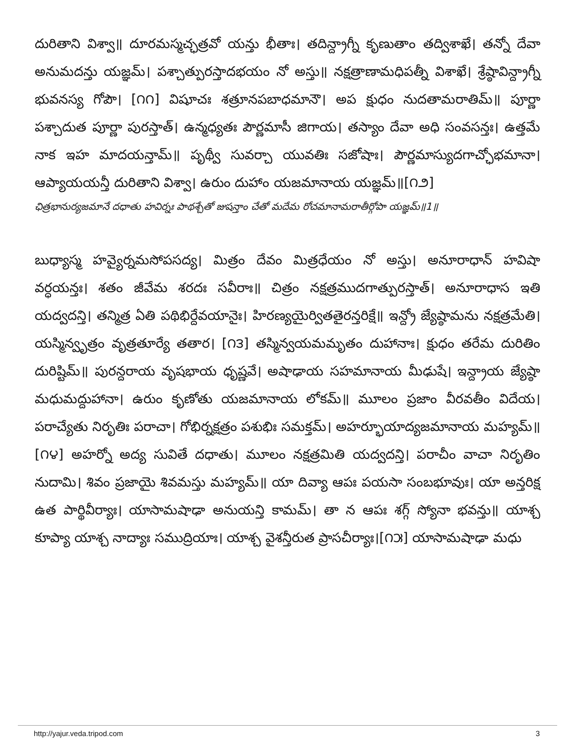దురితాని విశ్వా॥ దూరమస్మచ్ఛత్రవో యన్తు భీతాః। తదిన్ద్రాగ్నీ కృణుతాం తద్విశాఖే। తన్నో దేవా అనుమదన్తు యజ్ఞమ్। పశ్చాత్పురస్తాదభయం నో అస్తు॥ నక్షత్రాణామధిపత్నీ విశాఖే। శ్రేష్ఠావిన్ద్రాగ్నీ భువనస్య గోపౌ। [౧౧] విషూచః శత్రూనపబాధమానౌ। అప క్షుధం నుదతామరాతిమ్॥ పూర్ణా పశ్చాదుత పూర్ణా పురస్తాత్। ఉన్మధ్యతః పౌర్ణమాసీ జిగాయ। తస్యాం దేవా అధి సంవసన్తః। ఉత్తమే నాక ఇహ మాదయన్తామ్॥ పృథ్వీ సువర్చా యువతిః సజోషాః। పౌర్ణమాస్యుదగాచ్ఛోభమానా। ఆప్యాయయన్తీ దురితాని విశ్వా। ఉరుం దుహాం యజమానాయ యజ్ఞమ్॥[౧౨]
ఛిత్రభానుర్యజమానే దధాతు హవిర్నః పాథశ్చేతో జుషన్తాం చేతో మదేమ రోచమానామరాతీర్గోపా యజ్ఞమ్॥1॥
బుధ్యాస్మ హవ్యైర్నమసోపసద్య। మిత్రం దేవం మిత్రధేయం నో అస్తు। అనూరాధాన్ హవిషా వర్ధయన్తః। శతం జీవేమ శరదః సవీరాః॥ చిత్రం నక్షత్రముదగాత్పురస్తాత్। అనూరాధాస ఇతి యద్వదన్తి। తన్మిత్ర ఏతి పథిభిర్దేవయానైః। హిరణ్యయైర్వితతైరన్తరిక్షే॥ ఇన్ద్రో జ్యేష్ఠామను నక్షత్రమేతి। యస్మిన్వృత్రం వృత్రతూర్యే తతార। [౧౩] తస్మిన్వయమమృతం దుహానాః। క్షుధం తరేమ దురితిం దురిష్టిమ్॥ పురన్దరాయ వృషభాయ ధృష్ణవే। అషాఢాయ సహమానాయ మీఢుషే। ఇన్ద్రాయ జ్యేష్ఠా మధుమద్దుహానా। ఉరుం కృణోతు యజమానాయ లోకమ్॥ మూలం ప్రజాం వీరవతీం విదేయ। పరాచ్యేతు నిరృతిః పరాచా। గోభిర్నక్షత్రం పశుభిః సమక్తమ్। అహర్భూయాద్యజమానాయ మహ్యమ్॥ [౧౪] అహర్నో అద్య సువితే దధాతు। మూలం నక్షత్రమితి యద్వదన్తి। పరాచీం వాచా నిరృతిం నుదామి। శివం ప్రజాయై శివమస్తు మహ్యమ్॥ యా దివ్యా ఆపః పయసా సంబభూవుః। యా అన్తరిక్ష ఉత పార్థివీర్యాః। యాసామషాఢా అనుయన్తి కామమ్। తా న ఆపః శగ్గ్ స్యోనా భవన్తు॥ యాశ్చ కూప్యా యాశ్చ నాద్యాః సముద్రియాః। యాశ్చ వైశన్తీరుత ప్రాసచీర్యాః।[౧౫] యాసామషాఢా మధు
http://yajur.veda.tripod.com 3